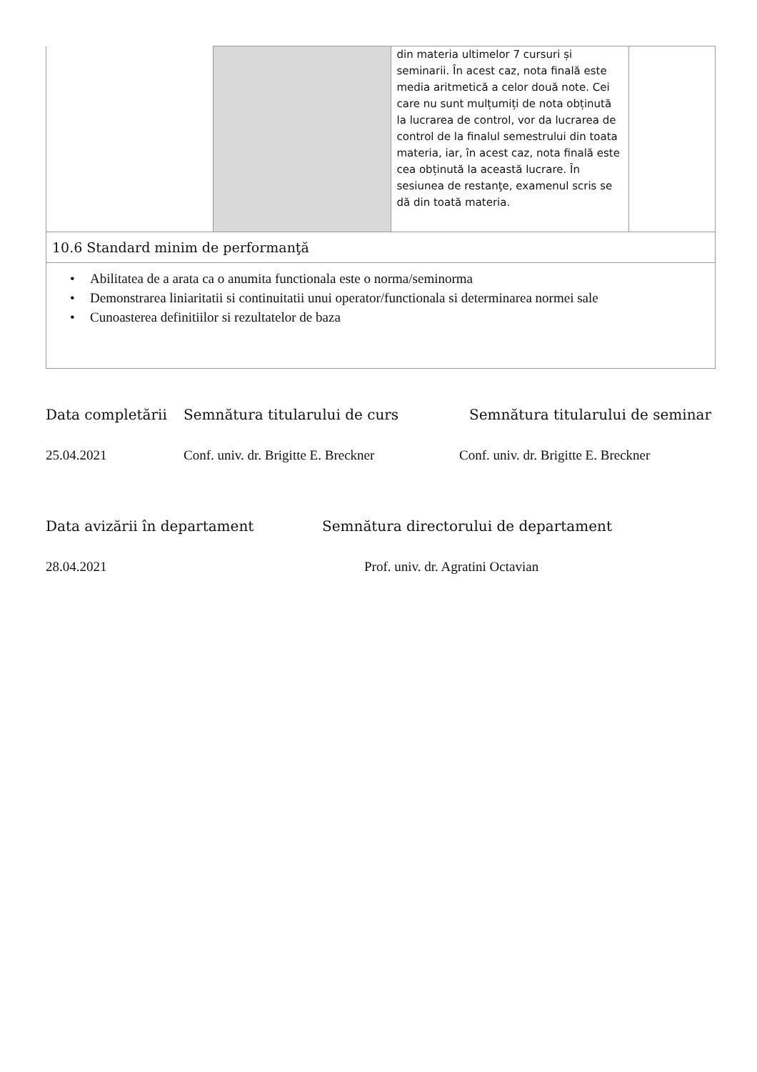| | | din materia ultimelor 7 cursuri și seminarii. În acest caz, nota finală este media aritmetică a celor două note. Cei care nu sunt mulțumiți de nota obținută la lucrarea de control, vor da lucrarea de control de la finalul semestrului din toata materia, iar, în acest caz, nota finală este cea obținută la această lucrare. În sesiunea de restanţe, examenul scris se dă din toată materia. | |
| 10.6 Standard minim de performanţă | | | |
| • Abilitatea de a arata ca o anumita functionala este o norma/seminorma • Demonstrarea liniaritatii si continuitatii unui operator/functionala si determinarea normei sale • Cunoasterea definitiilor si rezultatelor de baza | | | |
Data completării Semnătura titularului de curs Semnătura titularului de seminar
25.04.2021 Conf. univ. dr. Brigitte E. Breckner
Conf. univ. dr. Brigitte E. Breckner
Data avizării în departament Semnătura directorului de departament
28.04.2021 Prof. univ. dr. Agratini Octavian